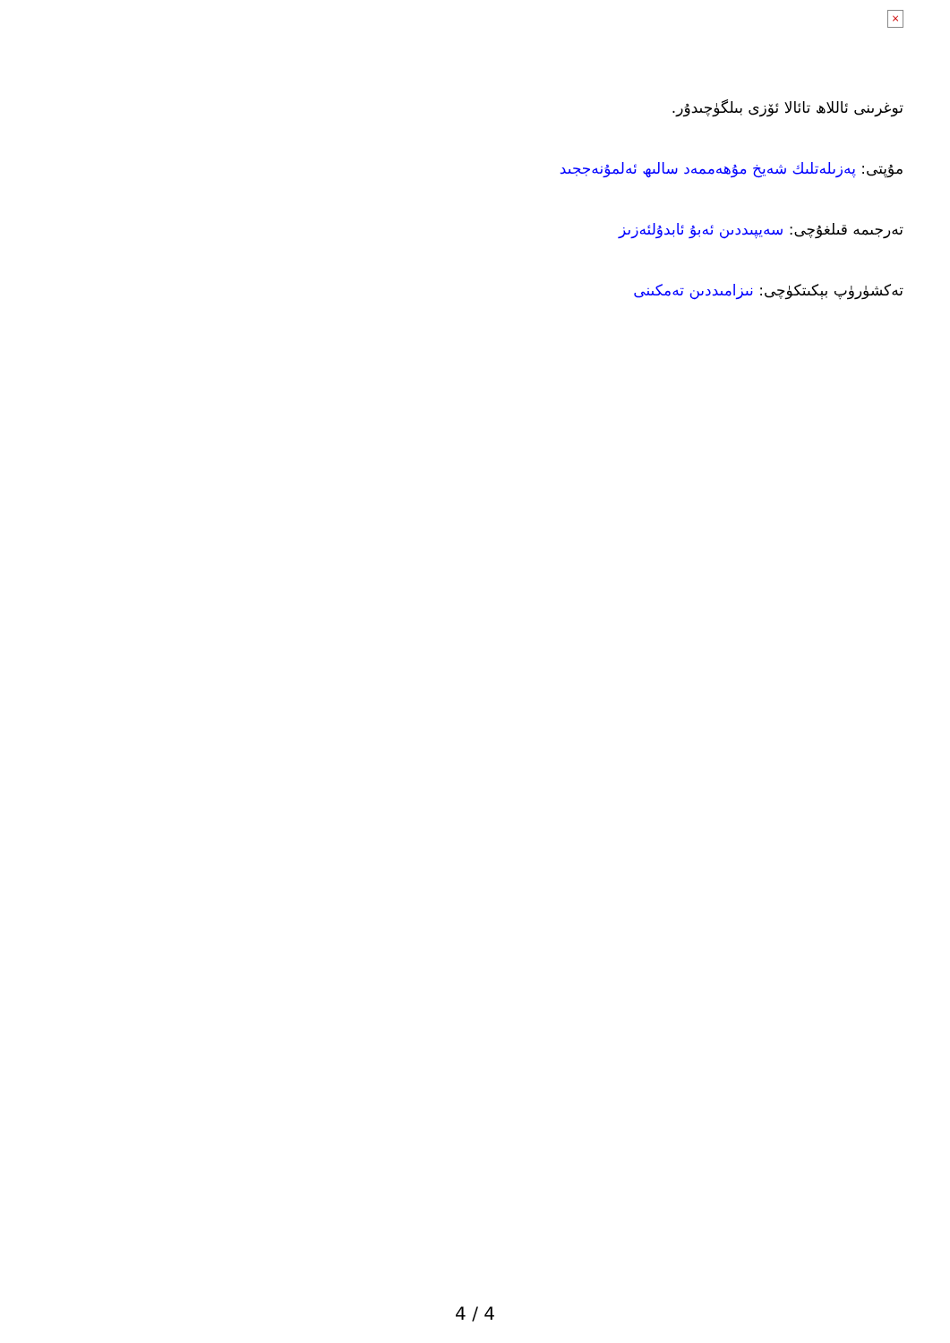×
توغرىنى ئاللاھ تائالا ئۆزى بىلگۈچىدۇر.
مۇپتى: پەزىلەتلىك شەيخ مۇھەممەد سالىھ ئەلمۇنەججىد
تەرجىمە قىلغۇچى: سەيپىددىن ئەبۇ ئابدۇلئەزىز
تەكشۈرۈپ بېكىتكۈچى: نىزامىددىن تەمكىنى
4 / 4